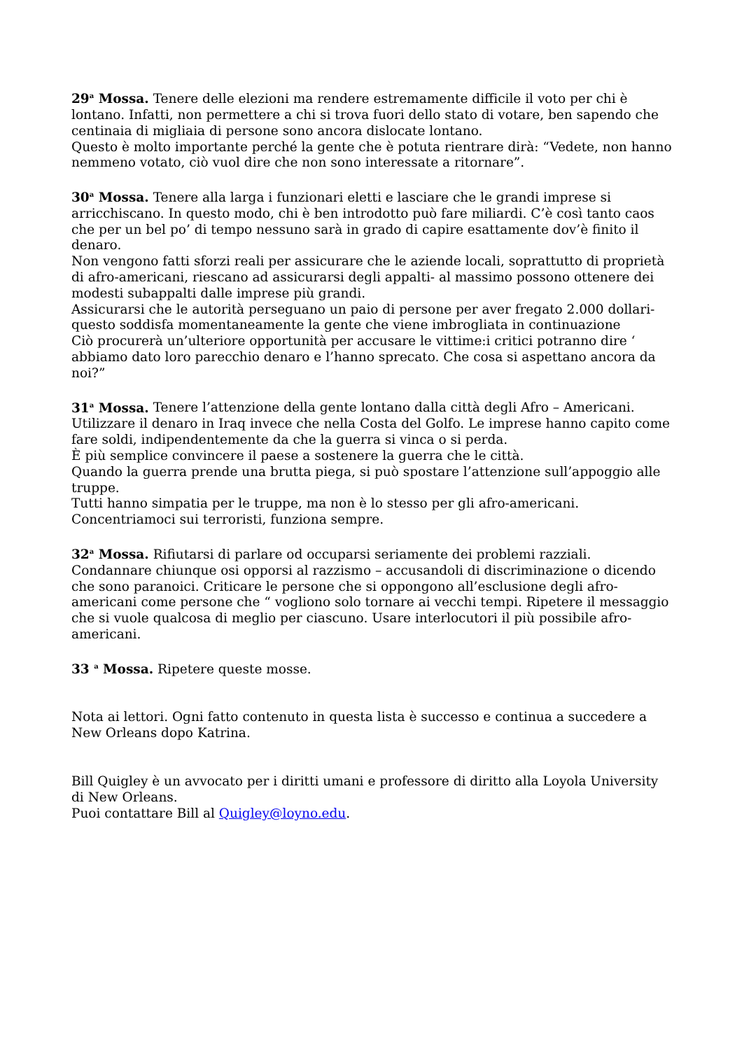29<sup>a</sup> Mossa. Tenere delle elezioni ma rendere estremamente difficile il voto per chi è lontano. Infatti, non permettere a chi si trova fuori dello stato di votare, ben sapendo che centinaia di migliaia di persone sono ancora dislocate lontano.
Questo è molto importante perché la gente che è potuta rientrare dirà: “Vedete, non hanno nemmeno votato, ciò vuol dire che non sono interessate a ritornare”.
30<sup>a</sup> Mossa. Tenere alla larga i funzionari eletti e lasciare che le grandi imprese si arricchiscano. In questo modo, chi è ben introdotto può fare miliardi. C’è così tanto caos che per un bel po’ di tempo nessuno sarà in grado di capire esattamente dov’è finito il denaro.
Non vengono fatti sforzi reali per assicurare che le aziende locali, soprattutto di proprietà di afro-americani, riescano ad assicurarsi degli appalti- al massimo possono ottenere dei modesti subappalti dalle imprese più grandi.
Assicurarsi che le autorità perseguano un paio di persone per aver fregato 2.000 dollari- questo soddisfa momentaneamente la gente che viene imbrogliata in continuazione
Ciò procurerà un’ulteriore opportunità per accusare le vittime:i critici potranno dire ‘ abbiamo dato loro parecchio denaro e l’hanno sprecato. Che cosa si aspettano ancora da noi?”
31<sup>a</sup> Mossa. Tenere l’attenzione della gente lontano dalla città degli Afro – Americani. Utilizzare il denaro in Iraq invece che nella Costa del Golfo. Le imprese hanno capito come fare soldi, indipendentemente da che la guerra si vinca o si perda.
È più semplice convincere il paese a sostenere la guerra che le città.
Quando la guerra prende una brutta piega, si può spostare l’attenzione sull’appoggio alle truppe.
Tutti hanno simpatia per le truppe, ma non è lo stesso per gli afro-americani.
Concentriamoci sui terroristi, funziona sempre.
32<sup>a</sup> Mossa. Rifiutarsi di parlare od occuparsi seriamente dei problemi razziali. Condannare chiunque osi opporsi al razzismo – accusandoli di discriminazione o dicendo che sono paranoici. Criticare le persone che si oppongono all’esclusione degli afro-americani come persone che “ vogliono solo tornare ai vecchi tempi. Ripetere il messaggio che si vuole qualcosa di meglio per ciascuno. Usare interlocutori il più possibile afro-americani.
33 <sup>a</sup> Mossa. Ripetere queste mosse.
Nota ai lettori. Ogni fatto contenuto in questa lista è successo e continua a succedere a New Orleans dopo Katrina.
Bill Quigley è un avvocato per i diritti umani e professore di diritto alla Loyola University di New Orleans.
Puoi contattare Bill al Quigley@loyno.edu.